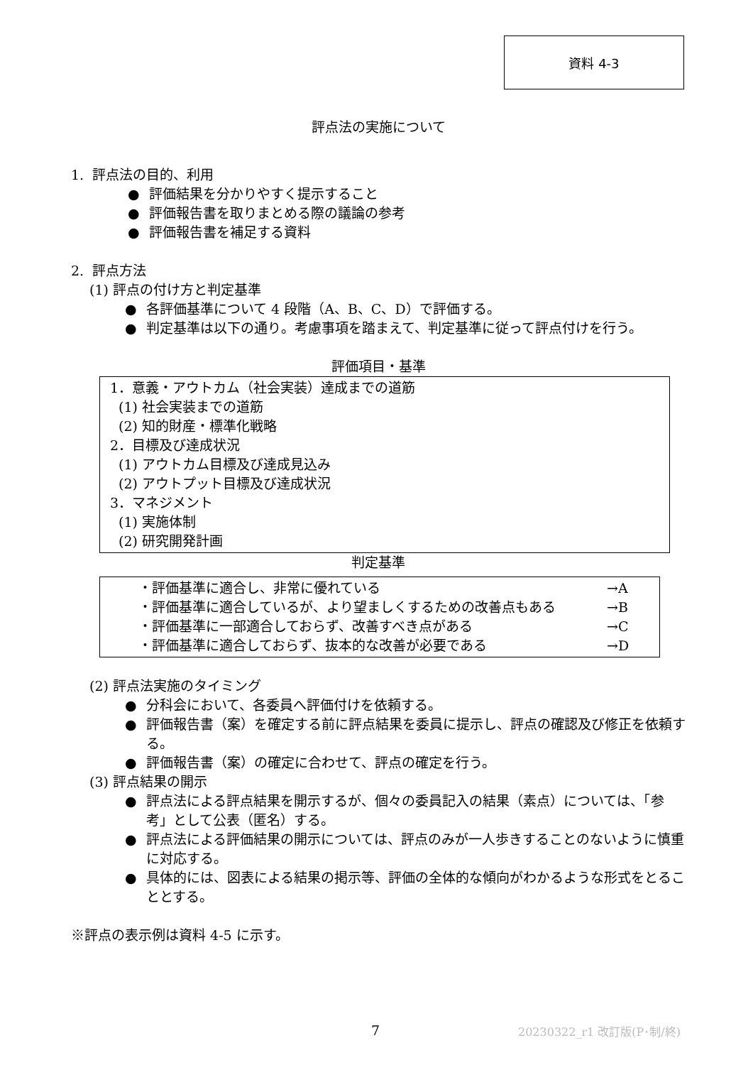資料 4-3
評点法の実施について
1. 評点法の目的、利用
● 評価結果を分かりやすく提示すること
● 評価報告書を取りまとめる際の議論の参考
● 評価報告書を補足する資料
2. 評点方法
(1) 評点の付け方と判定基準
● 各評価基準について 4 段階（A、B、C、D）で評価する。
● 判定基準は以下の通り。考慮事項を踏まえて、判定基準に従って評点付けを行う。
評価項目・基準
1．意義・アウトカム（社会実装）達成までの道筋
(1) 社会実装までの道筋
(2) 知的財産・標準化戦略
2．目標及び達成状況
(1) アウトカム目標及び達成見込み
(2) アウトプット目標及び達成状況
3．マネジメント
(1) 実施体制
(2) 研究開発計画
判定基準
・評価基準に適合し、非常に優れている →A
・評価基準に適合しているが、より望ましくするための改善点もある →B
・評価基準に一部適合しておらず、改善すべき点がある →C
・評価基準に適合しておらず、抜本的な改善が必要である →D
(2) 評点法実施のタイミング
● 分科会において、各委員へ評価付けを依頼する。
● 評価報告書（案）を確定する前に評点結果を委員に提示し、評点の確認及び修正を依頼する。
● 評価報告書（案）の確定に合わせて、評点の確定を行う。
(3) 評点結果の開示
● 評点法による評点結果を開示するが、個々の委員記入の結果（素点）については、「参考」として公表（匿名）する。
● 評点法による評価結果の開示については、評点のみが一人歩きすることのないように慎重に対応する。
● 具体的には、図表による結果の掲示等、評価の全体的な傾向がわかるような形式をとることとする。
※評点の表示例は資料 4-5 に示す。
7 20230322_r1 改訂版(P･制/終)